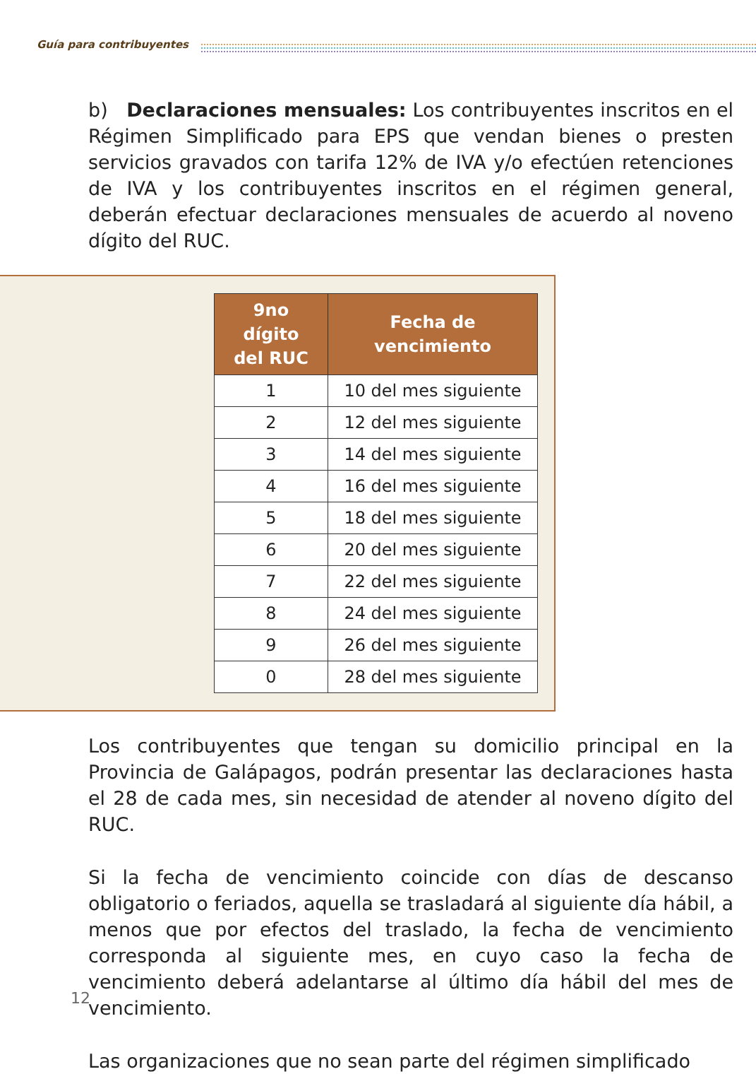Guía para contribuyentes
b) Declaraciones mensuales: Los contribuyentes inscritos en el Régimen Simplificado para EPS que vendan bienes o presten servicios gravados con tarifa 12% de IVA y/o efectúen retenciones de IVA y los contribuyentes inscritos en el régimen general, deberán efectuar declaraciones mensuales de acuerdo al noveno dígito del RUC.
| 9no dígito del RUC | Fecha de vencimiento |
| --- | --- |
| 1 | 10 del mes siguiente |
| 2 | 12 del mes siguiente |
| 3 | 14 del mes siguiente |
| 4 | 16 del mes siguiente |
| 5 | 18 del mes siguiente |
| 6 | 20 del mes siguiente |
| 7 | 22 del mes siguiente |
| 8 | 24 del mes siguiente |
| 9 | 26 del mes siguiente |
| 0 | 28 del mes siguiente |
Los contribuyentes que tengan su domicilio principal en la Provincia de Galápagos, podrán presentar las declaraciones hasta el 28 de cada mes, sin necesidad de atender al noveno dígito del RUC.
Si la fecha de vencimiento coincide con días de descanso obligatorio o feriados, aquella se trasladará al siguiente día hábil, a menos que por efectos del traslado, la fecha de vencimiento corresponda al siguiente mes, en cuyo caso la fecha de vencimiento deberá adelantarse al último día hábil del mes de vencimiento.
Las organizaciones que no sean parte del régimen simplificado
12